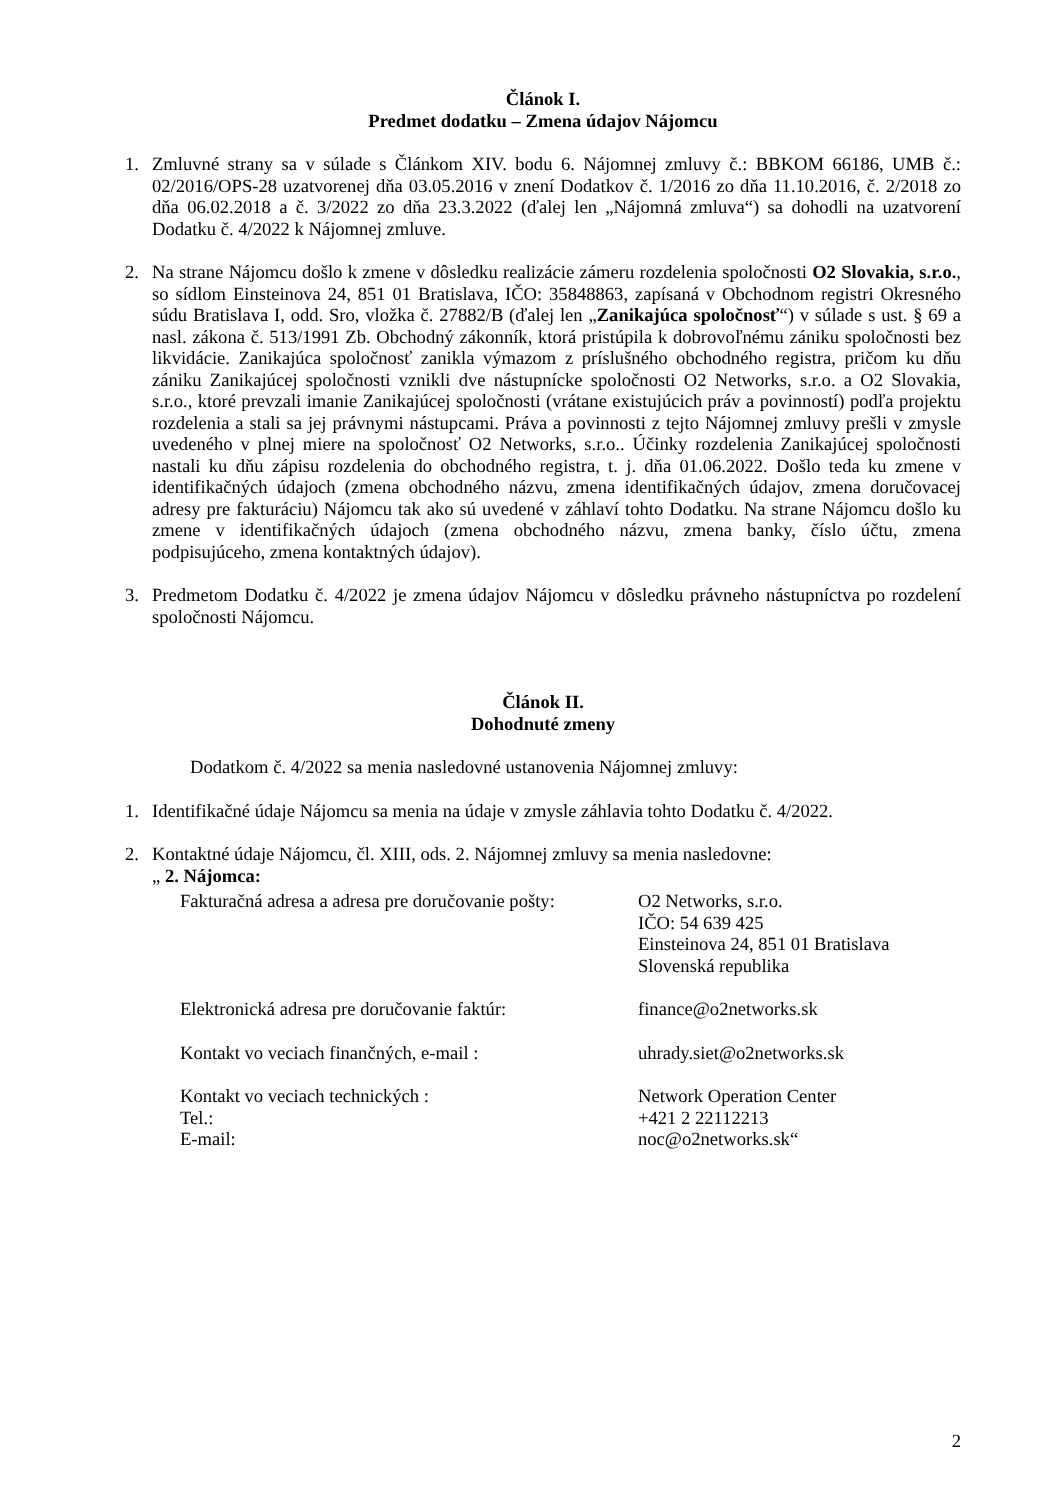Článok I.
Predmet dodatku – Zmena údajov Nájomcu
1. Zmluvné strany sa v súlade s Článkom XIV. bodu 6. Nájomnej zmluvy č.: BBKOM 66186, UMB č.: 02/2016/OPS-28 uzatvorenej dňa 03.05.2016 v znení Dodatkov č. 1/2016 zo dňa 11.10.2016, č. 2/2018 zo dňa 06.02.2018 a č. 3/2022 zo dňa 23.3.2022 (ďalej len „Nájomná zmluva“) sa dohodli na uzatvorení Dodatku č. 4/2022 k Nájomnej zmluve.
2. Na strane Nájomcu došlo k zmene v dôsledku realizácie zámeru rozdelenia spoločnosti O2 Slovakia, s.r.o., so sídlom Einsteinova 24, 851 01 Bratislava, IČO: 35848863, zapísaná v Obchodnom registri Okresného súdu Bratislava I, odd. Sro, vložka č. 27882/B (ďalej len „Zanikajúca spoločnosť“) v súlade s ust. § 69 a nasl. zákona č. 513/1991 Zb. Obchodný zákonník, ktorá pristúpila k dobrovoľnému zániku spoločnosti bez likvidácie. Zanikajúca spoločnosť zanikla výmazom z príslušného obchodného registra, pričom ku dňu zániku Zanikajúcej spoločnosti vznikli dve nástupnícke spoločnosti O2 Networks, s.r.o. a O2 Slovakia, s.r.o., ktoré prevzali imanie Zanikajúcej spoločnosti (vrátane existujúcich práv a povinností) podľa projektu rozdelenia a stali sa jej právnymi nástupcami. Práva a povinnosti z tejto Nájomnej zmluvy prešli v zmysle uvedeného v plnej miere na spoločnosť O2 Networks, s.r.o.. Účinky rozdelenia Zanikajúcej spoločnosti nastali ku dňu zápisu rozdelenia do obchodného registra, t. j. dňa 01.06.2022. Došlo teda ku zmene v identifikačných údajoch (zmena obchodného názvu, zmena identifikačných údajov, zmena doručovacej adresy pre fakturáciu) Nájomcu tak ako sú uvedené v záhlaví tohto Dodatku. Na strane Nájomcu došlo ku zmene v identifikačných údajoch (zmena obchodného názvu, zmena banky, číslo účtu, zmena podpisujúceho, zmena kontaktných údajov).
3. Predmetom Dodatku č. 4/2022 je zmena údajov Nájomcu v dôsledku právneho nástupníctva po rozdelení spoločnosti Nájomcu.
Článok II.
Dohodnuté zmeny
Dodatkom č. 4/2022 sa menia nasledovné ustanovenia Nájomnej zmluvy:
1. Identifikačné údaje Nájomcu sa menia na údaje v zmysle záhlavia tohto Dodatku č. 4/2022.
2. Kontaktné údaje Nájomcu, čl. XIII, ods. 2. Nájomnej zmluvy sa menia nasledovne:
„ 2. Nájomca:
| Fakturačná adresa a adresa pre doručovanie pošty: | O2 Networks, s.r.o. IČO: 54 639 425 Einsteinova 24, 851 01 Bratislava Slovenská republika |
| Elektronická adresa pre doručovanie faktúr: | finance@o2networks.sk |
| Kontakt vo veciach finančných, e-mail : | uhrady.siet@o2networks.sk |
| Kontakt vo veciach technických : Tel.: E-mail: | Network Operation Center +421 2 22112213 noc@o2networks.sk“ |
2